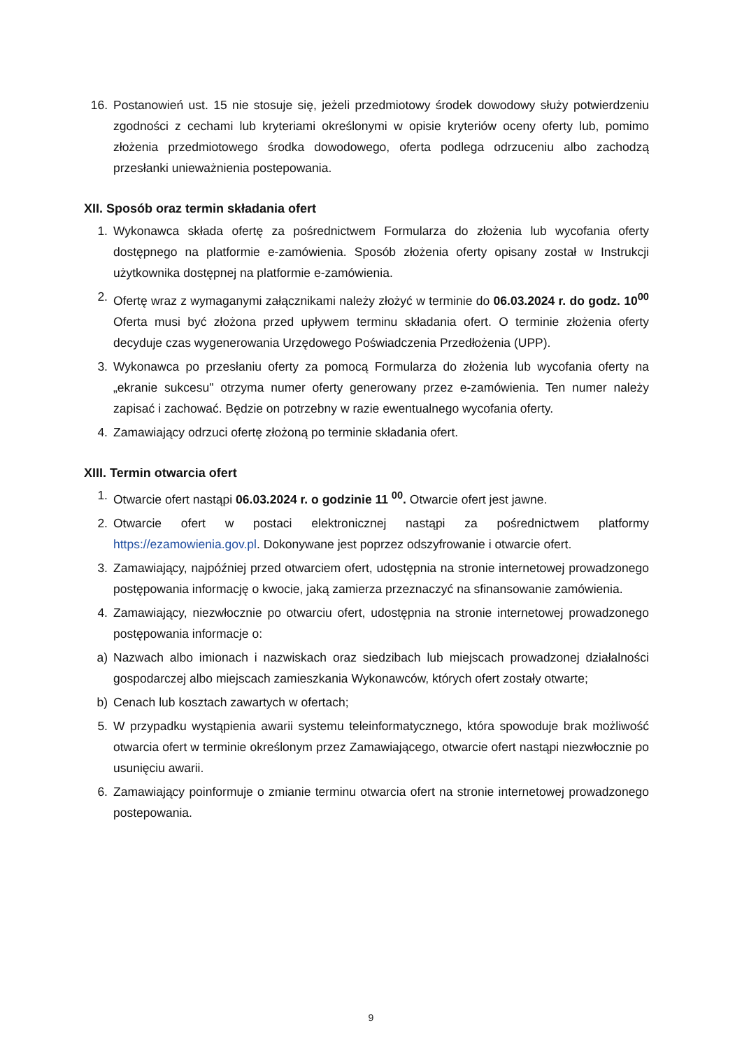16. Postanowień ust. 15 nie stosuje się, jeżeli przedmiotowy środek dowodowy służy potwierdzeniu zgodności z cechami lub kryteriami określonymi w opisie kryteriów oceny oferty lub, pomimo złożenia przedmiotowego środka dowodowego, oferta podlega odrzuceniu albo zachodzą przesłanki unieważnienia postepowania.
XII. Sposób oraz termin składania ofert
1. Wykonawca składa ofertę za pośrednictwem Formularza do złożenia lub wycofania oferty dostępnego na platformie e-zamówienia. Sposób złożenia oferty opisany został w Instrukcji użytkownika dostępnej na platformie e-zamówienia.
2. Ofertę wraz z wymaganymi załącznikami należy złożyć w terminie do 06.03.2024 r. do godz. 10<sup>00</sup> Oferta musi być złożona przed upływem terminu składania ofert. O terminie złożenia oferty decyduje czas wygenerowania Urzędowego Poświadczenia Przedłożenia (UPP).
3. Wykonawca po przesłaniu oferty za pomocą Formularza do złożenia lub wycofania oferty na „ekranie sukcesu" otrzyma numer oferty generowany przez e-zamówienia. Ten numer należy zapisać i zachować. Będzie on potrzebny w razie ewentualnego wycofania oferty.
4. Zamawiający odrzuci ofertę złożoną po terminie składania ofert.
XIII. Termin otwarcia ofert
1. Otwarcie ofert nastąpi 06.03.2024 r. o godzinie 11 <sup>00</sup>. Otwarcie ofert jest jawne.
2. Otwarcie ofert w postaci elektronicznej nastąpi za pośrednictwem platformy https://ezamowienia.gov.pl. Dokonywane jest poprzez odszyfrowanie i otwarcie ofert.
3. Zamawiający, najpóźniej przed otwarciem ofert, udostępnia na stronie internetowej prowadzonego postępowania informację o kwocie, jaką zamierza przeznaczyć na sfinansowanie zamówienia.
4. Zamawiający, niezwłocznie po otwarciu ofert, udostępnia na stronie internetowej prowadzonego postępowania informacje o:
a) Nazwach albo imionach i nazwiskach oraz siedzibach lub miejscach prowadzonej działalności gospodarczej albo miejscach zamieszkania Wykonawców, których ofert zostały otwarte;
b) Cenach lub kosztach zawartych w ofertach;
5. W przypadku wystąpienia awarii systemu teleinformatycznego, która spowoduje brak możliwość otwarcia ofert w terminie określonym przez Zamawiającego, otwarcie ofert nastąpi niezwłocznie po usunięciu awarii.
6. Zamawiający poinformuje o zmianie terminu otwarcia ofert na stronie internetowej prowadzonego postepowania.
9